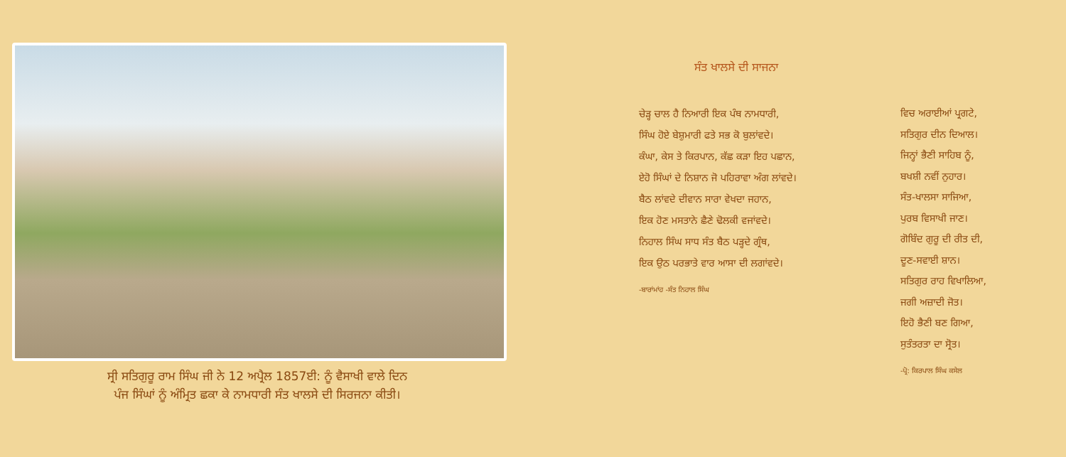ਸ੍ਰੀ ਸਤਿਗੁਰੂ ਰਾਮ ਸਿੰਘ ਜੀ ਨੇ 12 ਅਪ੍ਰੈਲ 1857ਈ: ਨੂੰ ਵੈਸਾਖੀ ਵਾਲੇ ਦਿਨ
ਪੰਜ ਸਿੰਘਾਂ ਨੂੰ ਅੰਮ੍ਰਿਤ ਛਕਾ ਕੇ ਨਾਮਧਾਰੀ ਸੰਤ ਖਾਲਸੇ ਦੀ ਸਿਰਜਨਾ ਕੀਤੀ।
ਸੰਤ ਖਾਲਸੇ ਦੀ ਸਾਜਨਾ
ਚੇੜ੍ਹ ਚਾਲ ਹੈ ਨਿਆਰੀ ਇਕ ਪੰਥ ਨਾਮਧਾਰੀ,
ਸਿੰਘ ਹੋਏ ਬੇਸ਼ੁਮਾਰੀ ਫਤੇ ਸਭ ਕੋ ਬੁਲਾਂਵਦੇ।
ਕੰਘਾ, ਕੇਸ ਤੇ ਕਿਰਪਾਨ, ਕੱਛ ਕੜਾ ਇਹ ਪਛਾਨ,
ਏਹੋ ਸਿੰਘਾਂ ਦੇ ਨਿਸ਼ਾਨ ਜੋ ਪਹਿਰਾਵਾ ਅੰਗ ਲਾਂਵਦੇ।
ਬੈਠ ਲਾਂਵਦੇ ਦੀਵਾਨ ਸਾਰਾ ਵੇਖਦਾ ਜਹਾਨ,
ਇਕ ਹੋਣ ਮਸਤਾਨੇ ਛੈਣੇ ਢੋਲਕੀ ਵਜਾਂਵਦੇ।
ਨਿਹਾਲ ਸਿੰਘ ਸਾਧ ਸੰਤ ਬੈਠ ਪੜ੍ਹਦੇ ਗ੍ਰੰਥ,
ਇਕ ਉਠ ਪਰਭਾਤੇ ਵਾਰ ਆਸਾ ਦੀ ਲਗਾਂਵਦੇ।
-ਬਾਰਾਂਮਾਂਹ -ਸੰਤ ਨਿਹਾਲ ਸਿੰਘ
ਵਿਚ ਅਰਾਈਆਂ ਪ੍ਰਗਟੇ,
ਸਤਿਗੁਰ ਦੀਨ ਦਿਆਲ।
ਜਿਨ੍ਹਾਂ ਭੈਣੀ ਸਾਹਿਬ ਨੂੰ,
ਬਖਸ਼ੀ ਨਵੀਂ ਨੁਹਾਰ।
ਸੰਤ-ਖਾਲਸਾ ਸਾਜਿਆ,
ਪੁਰਬ ਵਿਸਾਖੀ ਜਾਣ।
ਗੋਬਿੰਦ ਗੁਰੂ ਦੀ ਰੀਤ ਦੀ,
ਦੂਣ-ਸਵਾਈ ਸ਼ਾਨ।
ਸਤਿਗੁਰ ਰਾਹ ਵਿਖਾਲਿਆ,
ਜਗੀ ਅਜ਼ਾਦੀ ਜੋਤ।
ਇਹੋ ਭੈਣੀ ਬਣ ਗਿਆ,
ਸੁਤੰਤਰਤਾ ਦਾ ਸ੍ਰੋਤ।
-ਪ੍ਰੋ: ਕਿਰਪਾਲ ਸਿੰਘ ਕਸੇਲ